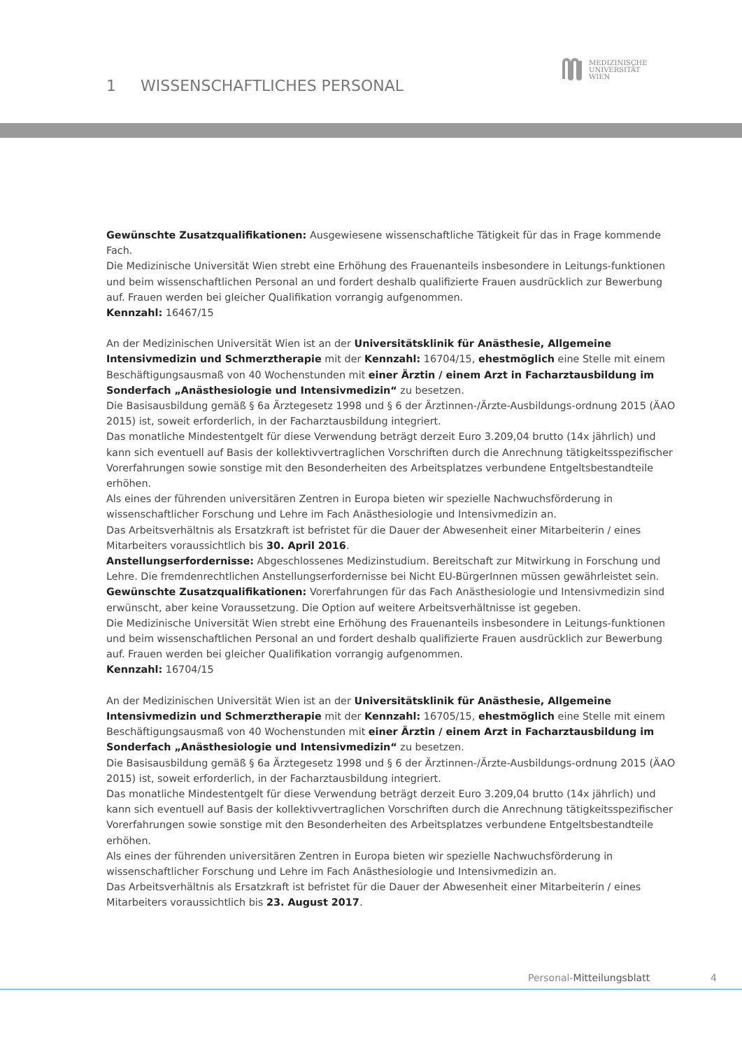1 WISSENSCHAFTLICHES PERSONAL
MEDIZINISCHE
UNIVERSITÄT
WIEN
Gewünschte Zusatzqualifikationen: Ausgewiesene wissenschaftliche Tätigkeit für das in Frage kommende Fach.
Die Medizinische Universität Wien strebt eine Erhöhung des Frauenanteils insbesondere in Leitungs-funktionen und beim wissenschaftlichen Personal an und fordert deshalb qualifizierte Frauen ausdrücklich zur Bewerbung auf. Frauen werden bei gleicher Qualifikation vorrangig aufgenommen.
Kennzahl: 16467/15
An der Medizinischen Universität Wien ist an der Universitätsklinik für Anästhesie, Allgemeine Intensivmedizin und Schmerztherapie mit der Kennzahl: 16704/15, ehestmöglich eine Stelle mit einem Beschäftigungsausmaß von 40 Wochenstunden mit einer Ärztin / einem Arzt in Facharztausbildung im Sonderfach „Anästhesiologie und Intensivmedizin“ zu besetzen.
Die Basisausbildung gemäß § 6a Ärztegesetz 1998 und § 6 der Ärztinnen-/Ärzte-Ausbildungs-ordnung 2015 (ÄAO 2015) ist, soweit erforderlich, in der Facharztausbildung integriert.
Das monatliche Mindestentgelt für diese Verwendung beträgt derzeit Euro 3.209,04 brutto (14x jährlich) und kann sich eventuell auf Basis der kollektivvertraglichen Vorschriften durch die Anrechnung tätigkeitsspezifischer Vorerfahrungen sowie sonstige mit den Besonderheiten des Arbeitsplatzes verbundene Entgeltsbestandteile erhöhen.
Als eines der führenden universitären Zentren in Europa bieten wir spezielle Nachwuchsförderung in wissenschaftlicher Forschung und Lehre im Fach Anästhesiologie und Intensivmedizin an.
Das Arbeitsverhältnis als Ersatzkraft ist befristet für die Dauer der Abwesenheit einer Mitarbeiterin / eines Mitarbeiters voraussichtlich bis 30. April 2016.
Anstellungserfordernisse: Abgeschlossenes Medizinstudium. Bereitschaft zur Mitwirkung in Forschung und Lehre. Die fremdenrechtlichen Anstellungserfordernisse bei Nicht EU-BürgerInnen müssen gewährleistet sein.
Gewünschte Zusatzqualifikationen: Vorerfahrungen für das Fach Anästhesiologie und Intensivmedizin sind erwünscht, aber keine Voraussetzung. Die Option auf weitere Arbeitsverhältnisse ist gegeben.
Die Medizinische Universität Wien strebt eine Erhöhung des Frauenanteils insbesondere in Leitungs-funktionen und beim wissenschaftlichen Personal an und fordert deshalb qualifizierte Frauen ausdrücklich zur Bewerbung auf. Frauen werden bei gleicher Qualifikation vorrangig aufgenommen.
Kennzahl: 16704/15
An der Medizinischen Universität Wien ist an der Universitätsklinik für Anästhesie, Allgemeine Intensivmedizin und Schmerztherapie mit der Kennzahl: 16705/15, ehestmöglich eine Stelle mit einem Beschäftigungsausmaß von 40 Wochenstunden mit einer Ärztin / einem Arzt in Facharztausbildung im Sonderfach „Anästhesiologie und Intensivmedizin“ zu besetzen.
Die Basisausbildung gemäß § 6a Ärztegesetz 1998 und § 6 der Ärztinnen-/Ärzte-Ausbildungs-ordnung 2015 (ÄAO 2015) ist, soweit erforderlich, in der Facharztausbildung integriert.
Das monatliche Mindestentgelt für diese Verwendung beträgt derzeit Euro 3.209,04 brutto (14x jährlich) und kann sich eventuell auf Basis der kollektivvertraglichen Vorschriften durch die Anrechnung tätigkeitsspezifischer Vorerfahrungen sowie sonstige mit den Besonderheiten des Arbeitsplatzes verbundene Entgeltsbestandteile erhöhen.
Als eines der führenden universitären Zentren in Europa bieten wir spezielle Nachwuchsförderung in wissenschaftlicher Forschung und Lehre im Fach Anästhesiologie und Intensivmedizin an.
Das Arbeitsverhältnis als Ersatzkraft ist befristet für die Dauer der Abwesenheit einer Mitarbeiterin / eines Mitarbeiters voraussichtlich bis 23. August 2017.
Personal-Mitteilungsblatt 4